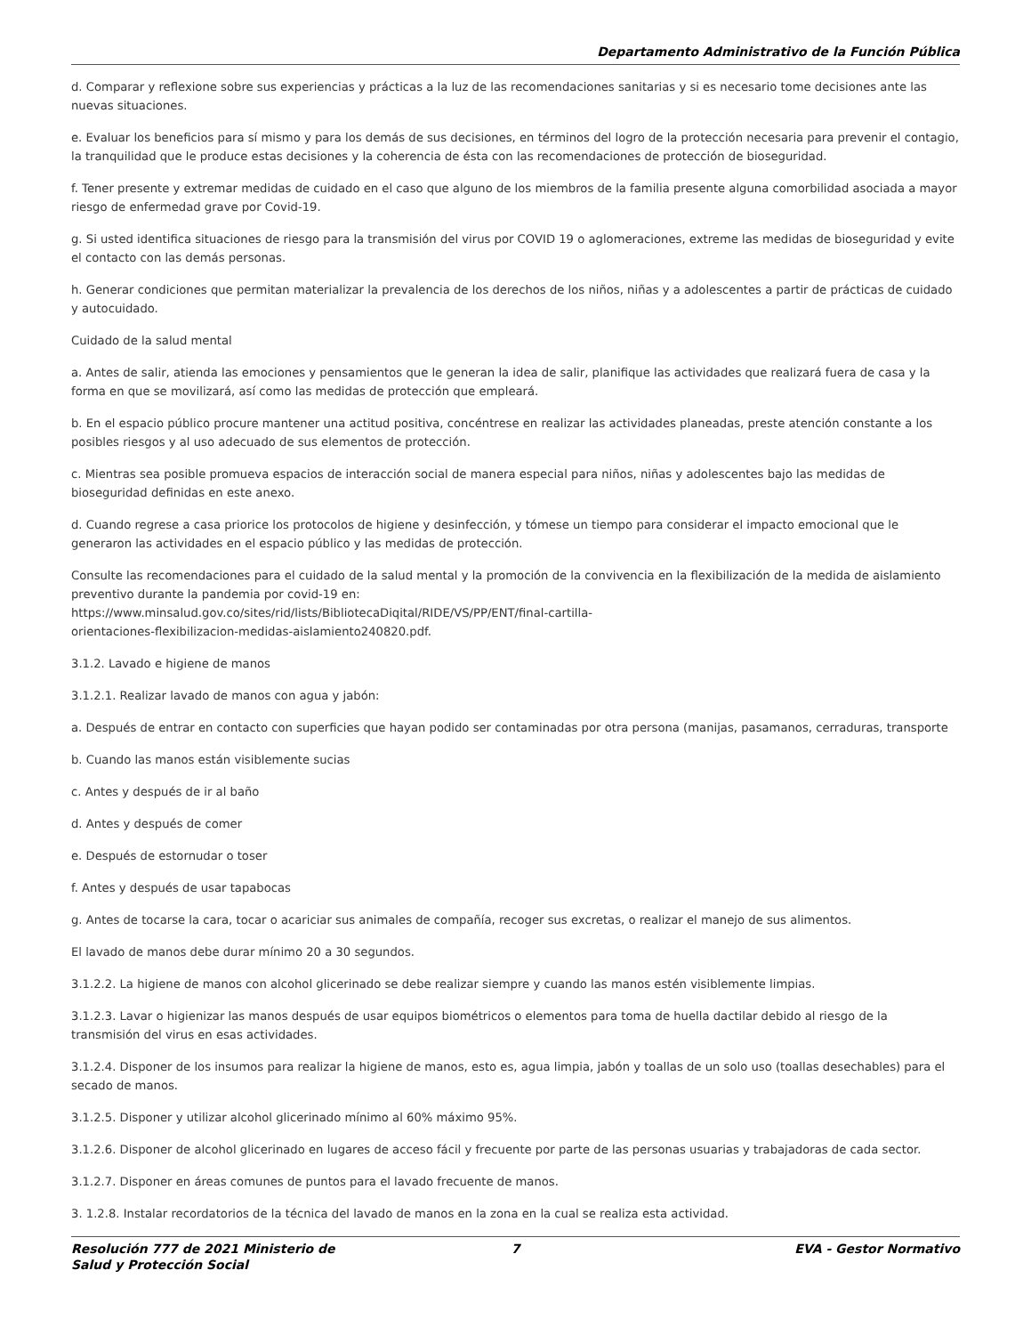Departamento Administrativo de la Función Pública
d. Comparar y reflexione sobre sus experiencias y prácticas a la luz de las recomendaciones sanitarias y si es necesario tome decisiones ante las nuevas situaciones.
e. Evaluar los beneficios para sí mismo y para los demás de sus decisiones, en términos del logro de la protección necesaria para prevenir el contagio, la tranquilidad que le produce estas decisiones y la coherencia de ésta con las recomendaciones de protección de bioseguridad.
f. Tener presente y extremar medidas de cuidado en el caso que alguno de los miembros de la familia presente alguna comorbilidad asociada a mayor riesgo de enfermedad grave por Covid-19.
g. Si usted identifica situaciones de riesgo para la transmisión del virus por COVID 19 o aglomeraciones, extreme las medidas de bioseguridad y evite el contacto con las demás personas.
h. Generar condiciones que permitan materializar la prevalencia de los derechos de los niños, niñas y a adolescentes a partir de prácticas de cuidado y autocuidado.
Cuidado de la salud mental
a. Antes de salir, atienda las emociones y pensamientos que le generan la idea de salir, planifique las actividades que realizará fuera de casa y la forma en que se movilizará, así como las medidas de protección que empleará.
b. En el espacio público procure mantener una actitud positiva, concéntrese en realizar las actividades planeadas, preste atención constante a los posibles riesgos y al uso adecuado de sus elementos de protección.
c. Mientras sea posible promueva espacios de interacción social de manera especial para niños, niñas y adolescentes bajo las medidas de bioseguridad definidas en este anexo.
d. Cuando regrese a casa priorice los protocolos de higiene y desinfección, y tómese un tiempo para considerar el impacto emocional que le generaron las actividades en el espacio público y las medidas de protección.
Consulte las recomendaciones para el cuidado de la salud mental y la promoción de la convivencia en la flexibilización de la medida de aislamiento preventivo durante la pandemia por covid-19 en:
https://www.minsalud.gov.co/sites/rid/lists/BibliotecaDiqital/RIDE/VS/PP/ENT/final-cartilla-
orientaciones-flexibilizacion-medidas-aislamiento240820.pdf.
3.1.2. Lavado e higiene de manos
3.1.2.1. Realizar lavado de manos con agua y jabón:
a. Después de entrar en contacto con superficies que hayan podido ser contaminadas por otra persona (manijas, pasamanos, cerraduras, transporte
b. Cuando las manos están visiblemente sucias
c. Antes y después de ir al baño
d. Antes y después de comer
e. Después de estornudar o toser
f. Antes y después de usar tapabocas
g. Antes de tocarse la cara, tocar o acariciar sus animales de compañía, recoger sus excretas, o realizar el manejo de sus alimentos.
El lavado de manos debe durar mínimo 20 a 30 segundos.
3.1.2.2. La higiene de manos con alcohol glicerinado se debe realizar siempre y cuando las manos estén visiblemente limpias.
3.1.2.3. Lavar o higienizar las manos después de usar equipos biométricos o elementos para toma de huella dactilar debido al riesgo de la transmisión del virus en esas actividades.
3.1.2.4. Disponer de los insumos para realizar la higiene de manos, esto es, agua limpia, jabón y toallas de un solo uso (toallas desechables) para el secado de manos.
3.1.2.5. Disponer y utilizar alcohol glicerinado mínimo al 60% máximo 95%.
3.1.2.6. Disponer de alcohol glicerinado en lugares de acceso fácil y frecuente por parte de las personas usuarias y trabajadoras de cada sector.
3.1.2.7. Disponer en áreas comunes de puntos para el lavado frecuente de manos.
3. 1.2.8. Instalar recordatorios de la técnica del lavado de manos en la zona en la cual se realiza esta actividad.
Resolución 777 de 2021 Ministerio de Salud y Protección Social
7 EVA - Gestor Normativo